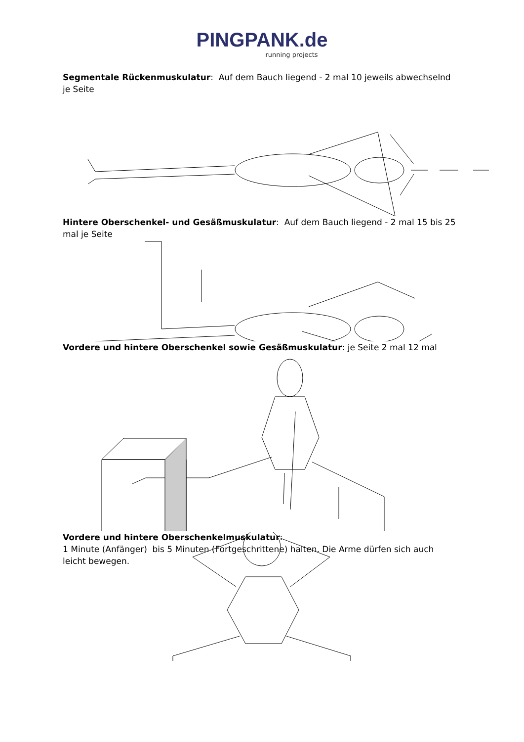PINGPANK.de
running projects
Segmentale Rückenmuskulatur: Auf dem Bauch liegend - 2 mal 10 jeweils abwechselnd je Seite
Hintere Oberschenkel- und Gesäßmuskulatur: Auf dem Bauch liegend - 2 mal 15 bis 25 mal je Seite
Vordere und hintere Oberschenkel sowie Gesäßmuskulatur: je Seite 2 mal 12 mal
Vordere und hintere Oberschenkelmuskulatur:
1 Minute (Anfänger) bis 5 Minuten (Fortgeschrittene) halten. Die Arme dürfen sich auch leicht bewegen.